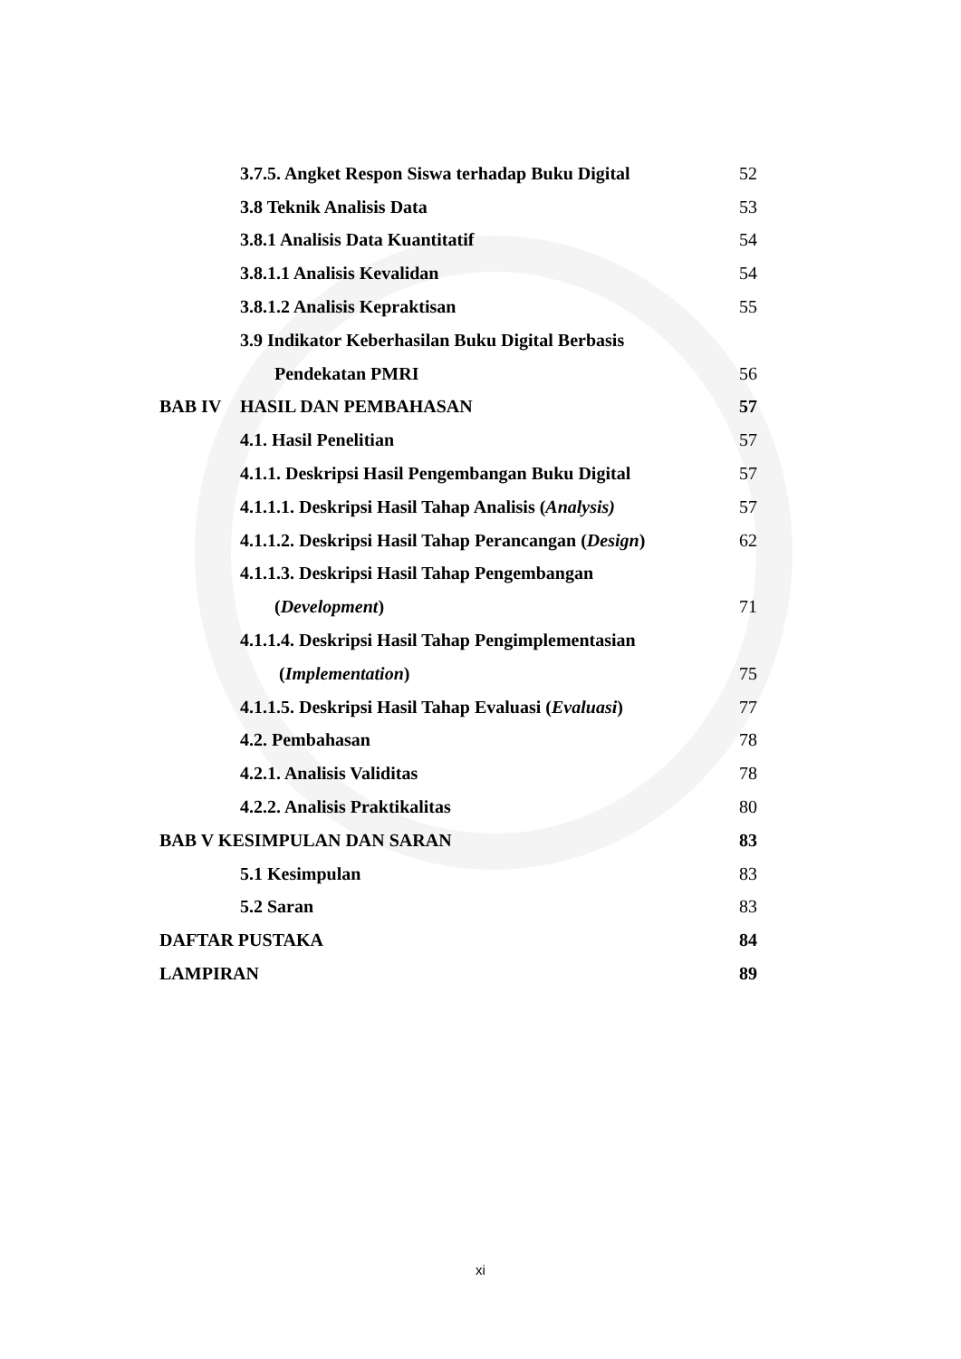| | 3.7.5. Angket Respon Siswa terhadap Buku Digital | 52 |
| | 3.8 Teknik Analisis Data | 53 |
| | 3.8.1 Analisis Data Kuantitatif | 54 |
| | 3.8.1.1 Analisis Kevalidan | 54 |
| | 3.8.1.2 Analisis Kepraktisan | 55 |
| | 3.9 Indikator Keberhasilan Buku Digital Berbasis | |
| | Pendekatan PMRI | 56 |
| BAB IV | HASIL DAN PEMBAHASAN | 57 |
| | 4.1. Hasil Penelitian | 57 |
| | 4.1.1. Deskripsi Hasil Pengembangan Buku Digital | 57 |
| | 4.1.1.1. Deskripsi Hasil Tahap Analisis ( Analysis) | 57 |
| | 4.1.1.2. Deskripsi Hasil Tahap Perancangan ( Design ) | 62 |
| | 4.1.1.3. Deskripsi Hasil Tahap Pengembangan | |
| | ( Development ) | 71 |
| | 4.1.1.4. Deskripsi Hasil Tahap Pengimplementasian | |
| | ( Implementation ) | 75 |
| | 4.1.1.5. Deskripsi Hasil Tahap Evaluasi ( Evaluasi ) | 77 |
| | 4.2. Pembahasan | 78 |
| | 4.2.1. Analisis Validitas | 78 |
| | 4.2.2. Analisis Praktikalitas | 80 |
| BAB V KESIMPULAN DAN SARAN | | 83 |
| | 5.1 Kesimpulan | 83 |
| | 5.2 Saran | 83 |
| DAFTAR PUSTAKA | | 84 |
| LAMPIRAN | | 89 |
xi